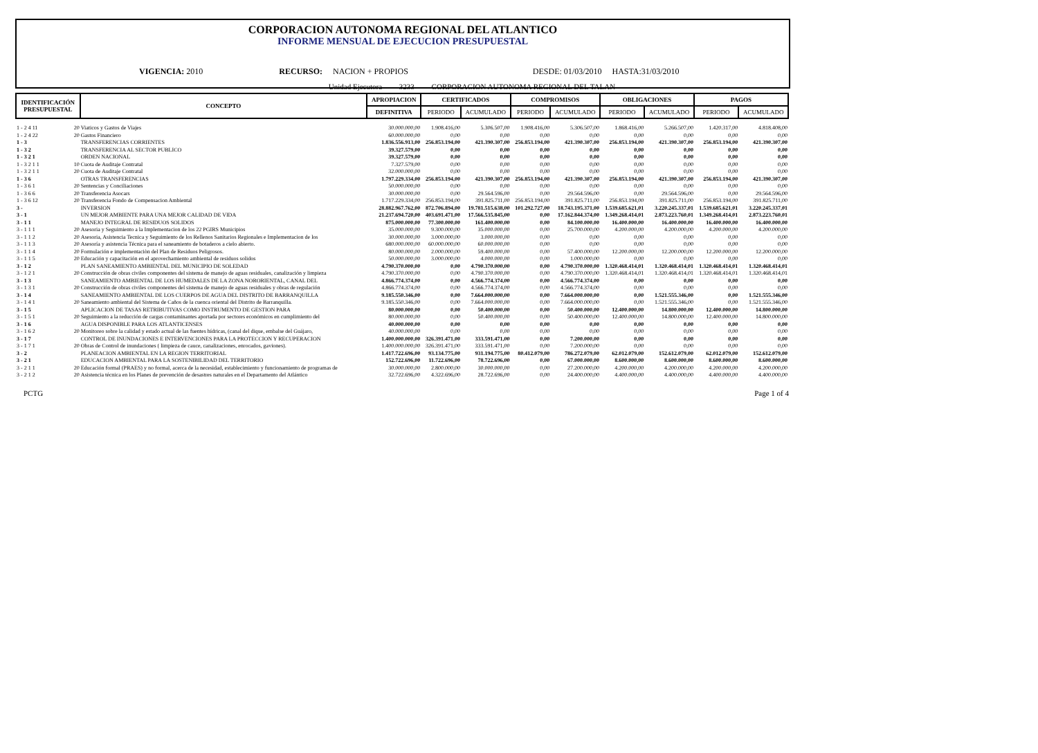CORPORACION AUTONOMA REGIONAL DEL ATLANTICO
INFORME MENSUAL DE EJECUCION PRESUPUESTAL
VIGENCIA: 2010 RECURSO: NACION + PROPIOS DESDE: 01/03/2010 HASTA:31/03/2010
Unidad Ejecutora 3233 CORPORACION AUTONOMA REGIONAL DEL TALAN
| IDENTIFICACIÓN PRESUPUESTAL | | CONCEPTO | APROPIACION | CERTIFICADOS | | COMPROMISOS | | OBLIGACIONES | | PAGOS | |
| --- | --- | --- | --- | --- | --- | --- | --- | --- | --- | --- | --- |
| | | | DEFINITIVA | PERIODO | ACUMULADO | PERIODO | ACUMULADO | PERIODO | ACUMULADO | PERIODO | ACUMULADO |
| 1 - 2 4 11 | 20 | Viaticos y Gastos de Viajes | 30.000.000,00 | 1.908.416,00 | 5.306.507,00 | 1.908.416,00 | 5.306.507,00 | 1.868.416,00 | 5.266.507,00 | 1.420.317,00 | 4.818.408,00 |
| 1 - 2 4 22 | 20 | Gastos Financiero | 60.000.000,00 | 0,00 | 0,00 | 0,00 | 0,00 | 0,00 | 0,00 | 0,00 | 0,00 |
| 1 - 3 | | TRANSFERENCIAS CORRIENTES | 1.836.556.913,00 | 256.853.194,00 | 421.390.307,00 | 256.853.194,00 | 421.390.307,00 | 256.853.194,00 | 421.390.307,00 | 256.853.194,00 | 421.390.307,00 |
| 1 - 3 2 | | TRANSFERENCIA AL SECTOR PUBLICO | 39.327.579,00 | 0,00 | 0,00 | 0,00 | 0,00 | 0,00 | 0,00 | 0,00 | 0,00 |
| 1 - 3 2 1 | | ORDEN NACIONAL | 39.327.579,00 | 0,00 | 0,00 | 0,00 | 0,00 | 0,00 | 0,00 | 0,00 | 0,00 |
| 1 - 3 2 1 1 | 10 | Cuota de Auditaje Contratal | 7.327.579,00 | 0,00 | 0,00 | 0,00 | 0,00 | 0,00 | 0,00 | 0,00 | 0,00 |
| 1 - 3 2 1 1 | 20 | Cuota de Auditaje Contratal | 32.000.000,00 | 0,00 | 0,00 | 0,00 | 0,00 | 0,00 | 0,00 | 0,00 | 0,00 |
| 1 - 3 6 | | OTRAS TRANSFERENCIAS | 1.797.229.334,00 | 256.853.194,00 | 421.390.307,00 | 256.853.194,00 | 421.390.307,00 | 256.853.194,00 | 421.390.307,00 | 256.853.194,00 | 421.390.307,00 |
| 1 - 3 6 1 | 20 | Sentencias y Conciliaciones | 50.000.000,00 | 0,00 | 0,00 | 0,00 | 0,00 | 0,00 | 0,00 | 0,00 | 0,00 |
| 1 - 3 6 6 | 20 | Transferencia Asocars | 30.000.000,00 | 0,00 | 29.564.596,00 | 0,00 | 29.564.596,00 | 0,00 | 29.564.596,00 | 0,00 | 29.564.596,00 |
| 1 - 3 6 12 | 20 | Transferencia Fondo de Compensacion Ambiental | 1.717.229.334,00 | 256.853.194,00 | 391.825.711,00 | 256.853.194,00 | 391.825.711,00 | 256.853.194,00 | 391.825.711,00 | 256.853.194,00 | 391.825.711,00 |
| 3 - | | INVERSION | 28.882.967.762,00 | 872.706.894,00 | 19.781.515.638,00 | 101.292.727,00 | 18.743.195.371,00 | 1.539.685.621,01 | 3.220.245.337,01 | 1.539.685.621,01 | 3.220.245.337,01 |
| 3 - 1 | | UN MEJOR AMBIENTE PARA UNA MEJOR CALIDAD DE VIDA | 21.237.694.720,00 | 403.691.471,00 | 17.566.535.845,00 | 0,00 | 17.162.844.374,00 | 1.349.268.414,01 | 2.873.223.760,01 | 1.349.268.414,01 | 2.873.223.760,01 |
| 3 - 1 1 | | MANEJO INTEGRAL DE RESIDUOS SOLIDOS | 875.000.000,00 | 77.300.000,00 | 161.400.000,00 | 0,00 | 84.100.000,00 | 16.400.000,00 | 16.400.000,00 | 16.400.000,00 | 16.400.000,00 |
| 3 - 1 1 1 | 20 | Asesoria y Seguimiento a la Implementacion de los 22 PGIRS Municipios | 35.000.000,00 | 9.300.000,00 | 35.000.000,00 | 0,00 | 25.700.000,00 | 4.200.000,00 | 4.200.000,00 | 4.200.000,00 | 4.200.000,00 |
| 3 - 1 1 2 | 20 | Asesoria, Asistencia Tecnica y Seguimiento de los Rellenos Sanitarios Regionales e Implementacion de los | 30.000.000,00 | 3.000.000,00 | 3.000.000,00 | 0,00 | 0,00 | 0,00 | 0,00 | 0,00 | 0,00 |
| 3 - 1 1 3 | 20 | Asesoría y asistencia Técnica para el saneamiento de botaderos a cielo abierto. | 680.000.000,00 | 60.000.000,00 | 60.000.000,00 | 0,00 | 0,00 | 0,00 | 0,00 | 0,00 | 0,00 |
| 3 - 1 1 4 | 20 | Formulación e implementaciòn del Plan de Residuos Peligrosos. | 80.000.000,00 | 2.000.000,00 | 59.400.000,00 | 0,00 | 57.400.000,00 | 12.200.000,00 | 12.200.000,00 | 12.200.000,00 | 12.200.000,00 |
| 3 - 1 1 5 | 20 | Educación y capacitación en el aprovechamiento ambiental de residuos solidos | 50.000.000,00 | 3.000.000,00 | 4.000.000,00 | 0,00 | 1.000.000,00 | 0,00 | 0,00 | 0,00 | 0,00 |
| 3 - 1 2 | | PLAN SANEAMIENTO AMBIENTAL DEL MUNICIPIO DE SOLEDAD | 4.790.370.000,00 | 0,00 | 4.790.370.000,00 | 0,00 | 4.790.370.000,00 | 1.320.468.414,01 | 1.320.468.414,01 | 1.320.468.414,01 | 1.320.468.414,01 |
| 3 - 1 2 1 | 20 | Construcción de obras civiles componentes del sistema de manejo de aguas residuales, canalización y limpieza | 4.790.370.000,00 | 0,00 | 4.790.370.000,00 | 0,00 | 4.790.370.000,00 | 1.320.468.414,01 | 1.320.468.414,01 | 1.320.468.414,01 | 1.320.468.414,01 |
| 3 - 1 3 | | SANEAMIENTO AMBIENTAL DE LOS HUMEDALES DE LA ZONA NORORIENTAL, CANAL DEL | 4.866.774.374,00 | 0,00 | 4.566.774.374,00 | 0,00 | 4.566.774.374,00 | 0,00 | 0,00 | 0,00 | 0,00 |
| 3 - 1 3 1 | 20 | Construcción de obras civiles componentes del sistema de manejo de aguas residuales y obras de regulación | 4.866.774.374,00 | 0,00 | 4.566.774.374,00 | 0,00 | 4.566.774.374,00 | 0,00 | 0,00 | 0,00 | 0,00 |
| 3 - 1 4 | | SANEAMIENTO AMBIENTAL DE LOS CUERPOS DE AGUA DEL DISTRITO DE BARRANQUILLA | 9.185.550.346,00 | 0,00 | 7.664.000.000,00 | 0,00 | 7.664.000.000,00 | 0,00 | 1.521.555.346,00 | 0,00 | 1.521.555.346,00 |
| 3 - 1 4 1 | 20 | Saneamiento ambiental del Sistema de Caños de la cuenca oriental del Distrito de Barranquilla. | 9.185.550.346,00 | 0,00 | 7.664.000.000,00 | 0,00 | 7.664.000.000,00 | 0,00 | 1.521.555.346,00 | 0,00 | 1.521.555.346,00 |
| 3 - 1 5 | | APLICACION DE TASAS RETRIBUTIVAS COMO INSTRUMENTO DE GESTION PARA | 80.000.000,00 | 0,00 | 50.400.000,00 | 0,00 | 50.400.000,00 | 12.400.000,00 | 14.800.000,00 | 12.400.000,00 | 14.800.000,00 |
| 3 - 1 5 1 | 20 | Seguimiento a la reducción de cargas contaminantes aportada por sectores económicos en cumplimiento del | 80.000.000,00 | 0,00 | 50.400.000,00 | 0,00 | 50.400.000,00 | 12.400.000,00 | 14.800.000,00 | 12.400.000,00 | 14.800.000,00 |
| 3 - 1 6 | | AGUA DISPONIBLE PARA LOS ATLANTICENSES | 40.000.000,00 | 0,00 | 0,00 | 0,00 | 0,00 | 0,00 | 0,00 | 0,00 | 0,00 |
| 3 - 1 6 2 | 20 | Monitoreo sobre la calidad y estado actual de las fuentes hídricas, (canal del dique, embalse del Guájaro, | 40.000.000,00 | 0,00 | 0,00 | 0,00 | 0,00 | 0,00 | 0,00 | 0,00 | 0,00 |
| 3 - 1 7 | | CONTROL DE INUNDACIONES E INTERVENCIONES PARA LA PROTECCION Y RECUPERACION | 1.400.000.000,00 | 326.391.471,00 | 333.591.471,00 | 0,00 | 7.200.000,00 | 0,00 | 0,00 | 0,00 | 0,00 |
| 3 - 1 7 1 | 20 | Obras de Control de inundaciones ( limpieza de cauce, canalizaciones, enrocados, gaviones). | 1.400.000.000,00 | 326.391.471,00 | 333.591.471,00 | 0,00 | 7.200.000,00 | 0,00 | 0,00 | 0,00 | 0,00 |
| 3 - 2 | | PLANEACION AMBIENTAL EN LA REGION TERRITORIAL | 1.417.722.696,00 | 93.134.775,00 | 931.194.775,00 | 80.412.079,00 | 786.272.079,00 | 62.012.079,00 | 152.612.079,00 | 62.012.079,00 | 152.612.079,00 |
| 3 - 2 1 | | EDUCACION AMBIENTAL PARA LA SOSTENIBILIDAD DEL TERRITORIO | 152.722.696,00 | 11.722.696,00 | 78.722.696,00 | 0,00 | 67.000.000,00 | 8.600.000,00 | 8.600.000,00 | 8.600.000,00 | 8.600.000,00 |
| 3 - 2 1 1 | 20 | Educación formal (PRAES) y no formal, acerca de la necesidad, establecimiento y funcionamiento de programas de | 30.000.000,00 | 2.800.000,00 | 30.000.000,00 | 0,00 | 27.200.000,00 | 4.200.000,00 | 4.200.000,00 | 4.200.000,00 | 4.200.000,00 |
| 3 - 2 1 2 | 20 | Asistencia técnica en los Planes de prevención de desastres naturales en el Departamento del Atlántico | 32.722.696,00 | 4.322.696,00 | 28.722.696,00 | 0,00 | 24.400.000,00 | 4.400.000,00 | 4.400.000,00 | 4.400.000,00 | 4.400.000,00 |
PCTG Page 1 of 4